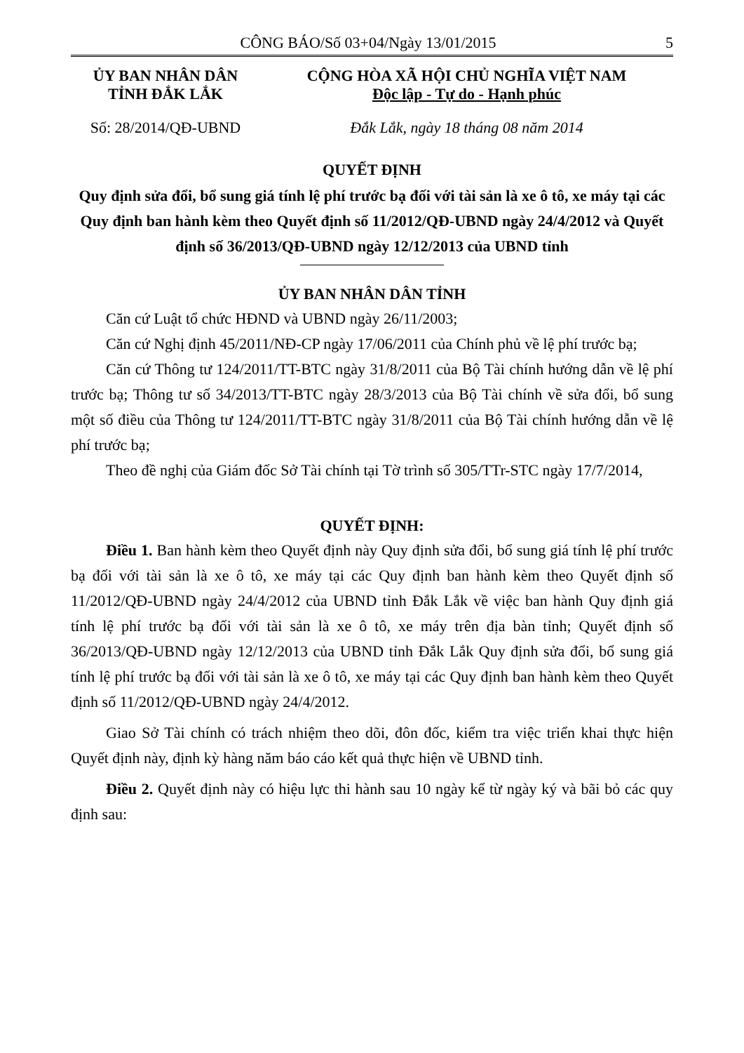CÔNG BÁO/Số 03+04/Ngày 13/01/2015 5
ỦY BAN NHÂN DÂN
TỈNH ĐẮK LẮK
CỘNG HÒA XÃ HỘI CHỦ NGHĨA VIỆT NAM
Độc lập - Tự do - Hạnh phúc
Số: 28/2014/QĐ-UBND Đắk Lắk, ngày 18 tháng 08 năm 2014
QUYẾT ĐỊNH
Quy định sửa đổi, bổ sung giá tính lệ phí trước bạ đối với tài sản là xe ô tô, xe máy tại các Quy định ban hành kèm theo Quyết định số 11/2012/QĐ-UBND ngày 24/4/2012 và Quyết định số 36/2013/QĐ-UBND ngày 12/12/2013 của UBND tỉnh
ỦY BAN NHÂN DÂN TỈNH
Căn cứ Luật tổ chức HĐND và UBND ngày 26/11/2003;
Căn cứ Nghị định 45/2011/NĐ-CP ngày 17/06/2011 của Chính phủ về lệ phí trước bạ;
Căn cứ Thông tư 124/2011/TT-BTC ngày 31/8/2011 của Bộ Tài chính hướng dẫn về lệ phí trước bạ; Thông tư số 34/2013/TT-BTC ngày 28/3/2013 của Bộ Tài chính về sửa đổi, bổ sung một số điều của Thông tư 124/2011/TT-BTC ngày 31/8/2011 của Bộ Tài chính hướng dẫn về lệ phí trước bạ;
Theo đề nghị của Giám đốc Sở Tài chính tại Tờ trình số 305/TTr-STC ngày 17/7/2014,
QUYẾT ĐỊNH:
Điều 1. Ban hành kèm theo Quyết định này Quy định sửa đổi, bổ sung giá tính lệ phí trước bạ đối với tài sản là xe ô tô, xe máy tại các Quy định ban hành kèm theo Quyết định số 11/2012/QĐ-UBND ngày 24/4/2012 của UBND tỉnh Đắk Lắk về việc ban hành Quy định giá tính lệ phí trước bạ đối với tài sản là xe ô tô, xe máy trên địa bàn tỉnh; Quyết định số 36/2013/QĐ-UBND ngày 12/12/2013 của UBND tỉnh Đắk Lắk Quy định sửa đổi, bổ sung giá tính lệ phí trước bạ đối với tài sản là xe ô tô, xe máy tại các Quy định ban hành kèm theo Quyết định số 11/2012/QĐ-UBND ngày 24/4/2012.
Giao Sở Tài chính có trách nhiệm theo dõi, đôn đốc, kiểm tra việc triển khai thực hiện Quyết định này, định kỳ hàng năm báo cáo kết quả thực hiện về UBND tỉnh.
Điều 2. Quyết định này có hiệu lực thi hành sau 10 ngày kể từ ngày ký và bãi bỏ các quy định sau: